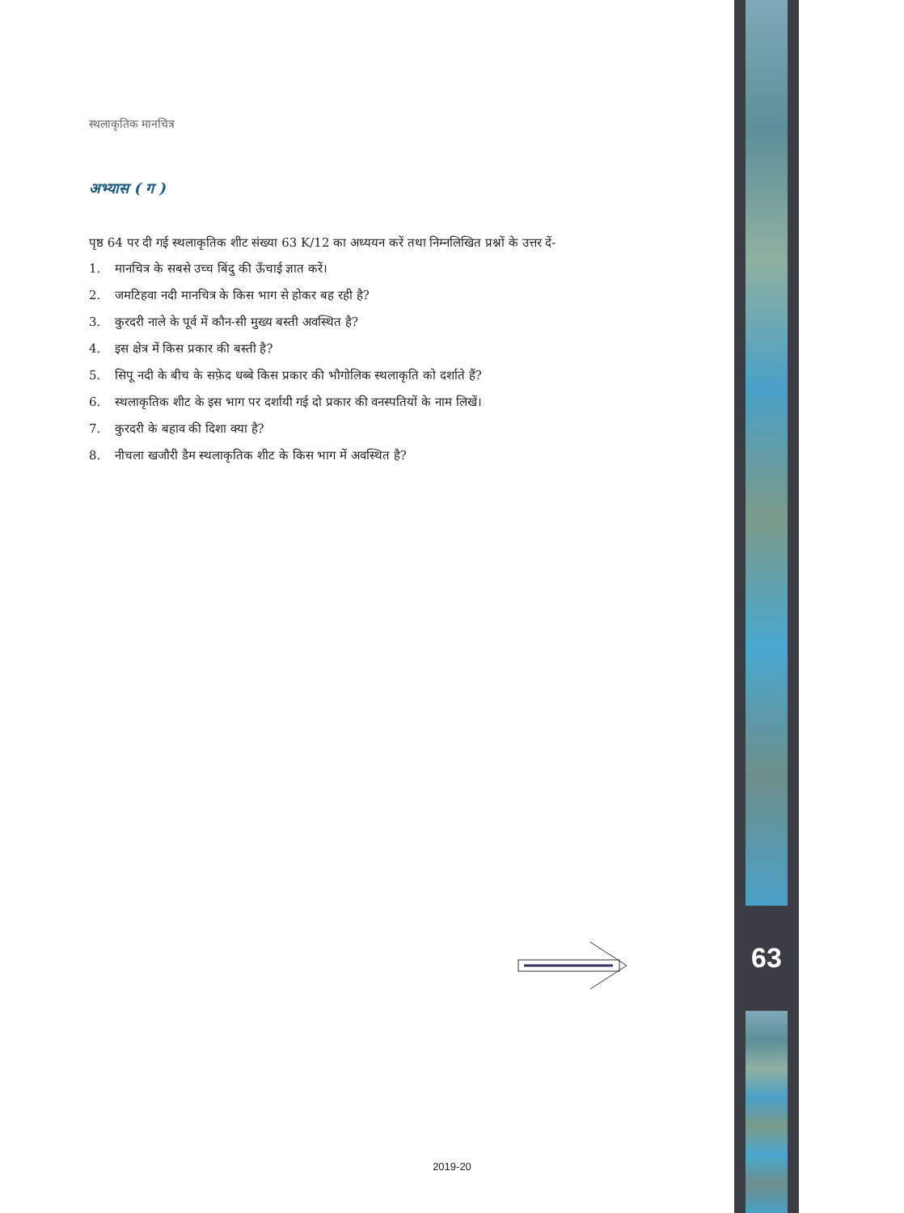स्थलाकृतिक मानचित्र
अभ्यास ( ग )
पृष्ठ 64 पर दी गई स्थलाकृतिक शीट संख्या 63 K/12 का अध्ययन करें तथा निम्नलिखित प्रश्नों के उत्तर दें-
1. मानचित्र के सबसे उच्च बिंदु की ऊँचाई ज्ञात करें।
2. जमटिहवा नदी मानचित्र के किस भाग से होकर बह रही है?
3. कुरदरी नाले के पूर्व में कौन-सी मुख्य बस्ती अवस्थित है?
4. इस क्षेत्र में किस प्रकार की बस्ती है?
5. सिपू नदी के बीच के सफ़ेद धब्बे किस प्रकार की भौगोलिक स्थलाकृति को दर्शाते हैं?
6. स्थलाकृतिक शीट के इस भाग पर दर्शायी गई दो प्रकार की वनस्पतियों के नाम लिखें।
7. कुरदरी के बहाव की दिशा क्या है?
8. नीचला खजौरी डैम स्थलाकृतिक शीट के किस भाग में अवस्थित है?
63
2019-20